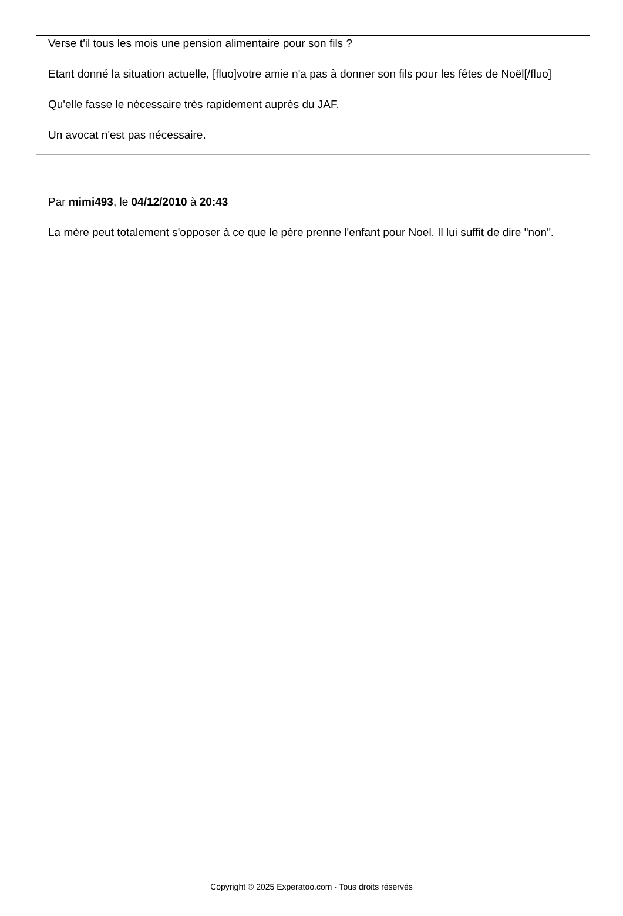Verse t'il tous les mois une pension alimentaire pour son fils ?
Etant donné la situation actuelle, [fluo]votre amie n'a pas à donner son fils pour les fêtes de Noël[/fluo]
Qu'elle fasse le nécessaire très rapidement auprès du JAF.
Un avocat n'est pas nécessaire.
Par mimi493, le 04/12/2010 à 20:43
La mère peut totalement s'opposer à ce que le père prenne l'enfant pour Noel. Il lui suffit de dire "non".
Copyright © 2025 Experatoo.com - Tous droits réservés